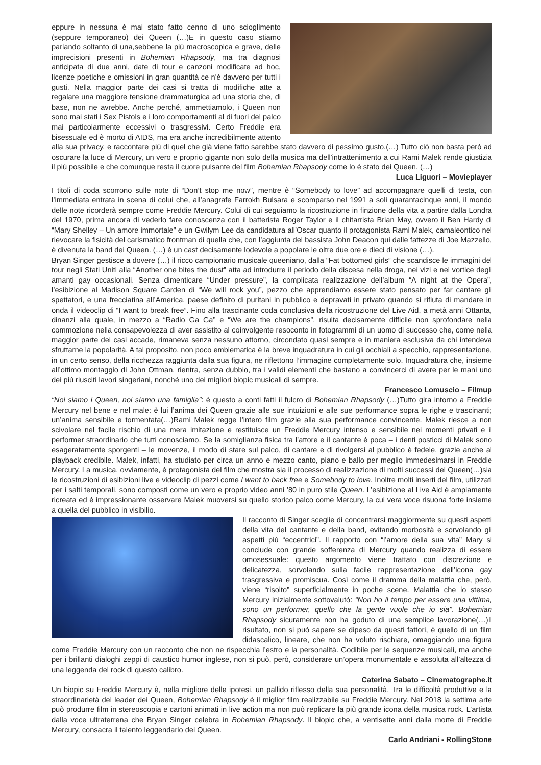eppure in nessuna è mai stato fatto cenno di uno scioglimento (seppure temporaneo) dei Queen (…)E in questo caso stiamo parlando soltanto di una,sebbene la più macroscopica e grave, delle imprecisioni presenti in Bohemian Rhapsody, ma tra diagnosi anticipata di due anni, date di tour e canzoni modificate ad hoc, licenze poetiche e omissioni in gran quantità ce n'è davvero per tutti i gusti. Nella maggior parte dei casi si tratta di modifiche atte a regalare una maggiore tensione drammaturgica ad una storia che, di base, non ne avrebbe. Anche perché, ammettiamolo, i Queen non sono mai stati i Sex Pistols e i loro comportamenti al di fuori del palco mai particolarmente eccessivi o trasgressivi. Certo Freddie era bisessuale ed è morto di AIDS, ma era anche incredibilmente attento alla sua privacy, e raccontare più di quel che già viene fatto sarebbe stato davvero di pessimo gusto.(…) Tutto ciò non basta però ad oscurare la luce di Mercury, un vero e proprio gigante non solo della musica ma dell'intrattenimento a cui Rami Malek rende giustizia il più possibile e che comunque resta il cuore pulsante del film Bohemian Rhapsody come lo è stato dei Queen. (…)
Luca Liguori – Movieplayer
I titoli di coda scorrono sulle note di “Don’t stop me now”, mentre è “Somebody to love” ad accompagnare quelli di testa, con l’immediata entrata in scena di colui che, all’anagrafe Farrokh Bulsara e scomparso nel 1991 a soli quarantacinque anni, il mondo delle note ricorderà sempre come Freddie Mercury. Colui di cui seguiamo la ricostruzione in finzione della vita a partire dalla Londra del 1970, prima ancora di vederlo fare conoscenza con il batterista Roger Taylor e il chitarrista Brian May, ovvero il Ben Hardy di “Mary Shelley – Un amore immortale” e un Gwilym Lee da candidatura all’Oscar quanto il protagonista Rami Malek, camaleontico nel rievocare la fisicità del carismatico frontman di quella che, con l’aggiunta del bassista John Deacon qui dalle fattezze di Joe Mazzello, è divenuta la band dei Queen. (…) è un cast decisamente lodevole a popolare le oltre due ore e dieci di visione (…).
Bryan Singer gestisce a dovere (…) il ricco campionario musicale queeniano, dalla “Fat bottomed girls” che scandisce le immagini del tour negli Stati Uniti alla “Another one bites the dust” atta ad introdurre il periodo della discesa nella droga, nei vizi e nel vortice degli amanti gay occasionali. Senza dimenticare “Under pressure”, la complicata realizzazione dell’album “A night at the Opera”, l’esibizione al Madison Square Garden di “We will rock you”, pezzo che apprendiamo essere stato pensato per far cantare gli spettatori, e una frecciatina all’America, paese definito di puritani in pubblico e depravati in privato quando si rifiuta di mandare in onda il videoclip di “I want to break free”. Fino alla trascinante coda conclusiva della ricostruzione del Live Aid, a metà anni Ottanta, dinanzi alla quale, in mezzo a “Radio Ga Ga” e “We are the champions”, risulta decisamente difficile non sprofondare nella commozione nella consapevolezza di aver assistito al coinvolgente resoconto in fotogrammi di un uomo di successo che, come nella maggior parte dei casi accade, rimaneva senza nessuno attorno, circondato quasi sempre e in maniera esclusiva da chi intendeva sfruttarne la popolarità. A tal proposito, non poco emblematica è la breve inquadratura in cui gli occhiali a specchio, rappresentazione, in un certo senso, della ricchezza raggiunta dalla sua figura, ne riflettono l’immagine completamente solo. Inquadratura che, insieme all’ottimo montaggio di John Ottman, rientra, senza dubbio, tra i validi elementi che bastano a convincerci di avere per le mani uno dei più riusciti lavori singeriani, nonché uno dei migliori biopic musicali di sempre.
Francesco Lomuscio – Filmup
“Noi siamo i Queen, noi siamo una famiglia”: è questo a conti fatti il fulcro di Bohemian Rhapsody (…)Tutto gira intorno a Freddie Mercury nel bene e nel male: è lui l’anima dei Queen grazie alle sue intuizioni e alle sue performance sopra le righe e trascinanti; un’anima sensibile e tormentata(…)Rami Malek regge l’intero film grazie alla sua performance convincente. Malek riesce a non scivolare nel facile rischio di una mera imitazione e restituisce un Freddie Mercury intenso e sensibile nei momenti privati e il performer straordinario che tutti conosciamo. Se la somiglianza fisica tra l’attore e il cantante è poca – i denti posticci di Malek sono esageratamente sporgenti – le movenze, il modo di stare sul palco, di cantare e di rivolgersi al pubblico è fedele, grazie anche al playback credibile. Malek, infatti, ha studiato per circa un anno e mezzo canto, piano e ballo per meglio immedesimarsi in Freddie Mercury. La musica, ovviamente, è protagonista del film che mostra sia il processo di realizzazione di molti successi dei Queen(…)sia le ricostruzioni di esibizioni live e videoclip di pezzi come I want to back free e Somebody to love. Inoltre molti inserti del film, utilizzati per i salti temporali, sono composti come un vero e proprio video anni ’80 in puro stile Queen. L’esibizione al Live Aid è ampiamente ricreata ed è impressionante osservare Malek muoversi su quello storico palco come Mercury, la cui vera voce risuona forte insieme a quella del pubblico in visibilio.
Il racconto di Singer sceglie di concentrarsi maggiormente su questi aspetti della vita del cantante e della band, evitando morbosità e sorvolando gli aspetti più “eccentrici”. Il rapporto con “l’amore della sua vita” Mary si conclude con grande sofferenza di Mercury quando realizza di essere omosessuale: questo argomento viene trattato con discrezione e delicatezza, sorvolando sulla facile rappresentazione dell’icona gay trasgressiva e promiscua. Così come il dramma della malattia che, però, viene “risolto” superficialmente in poche scene. Malattia che lo stesso Mercury inizialmente sottovalutò: “Non ho il tempo per essere una vittima, sono un performer, quello che la gente vuole che io sia”. Bohemian Rhapsody sicuramente non ha goduto di una semplice lavorazione(…)Il risultato, non si può sapere se dipeso da questi fattori, è quello di un film didascalico, lineare, che non ha voluto rischiare, omaggiando una figura come Freddie Mercury con un racconto che non ne rispecchia l’estro e la personalità. Godibile per le sequenze musicali, ma anche per i brillanti dialoghi zeppi di caustico humor inglese, non si può, però, considerare un’opera monumentale e assoluta all’altezza di una leggenda del rock di questo calibro.
Caterina Sabato – Cinematographe.it
Un biopic su Freddie Mercury è, nella migliore delle ipotesi, un pallido riflesso della sua personalità. Tra le difficoltà produttive e la straordinarietà del leader dei Queen, Bohemian Rhapsody è il miglior film realizzabile su Freddie Mercury. Nel 2018 la settima arte può produrre film in stereoscopia e cartoni animati in live action ma non può replicare la più grande icona della musica rock. L’artista dalla voce ultraterrena che Bryan Singer celebra in Bohemian Rhapsody. Il biopic che, a ventisette anni dalla morte di Freddie Mercury, consacra il talento leggendario dei Queen.
Carlo Andriani - RollingStone